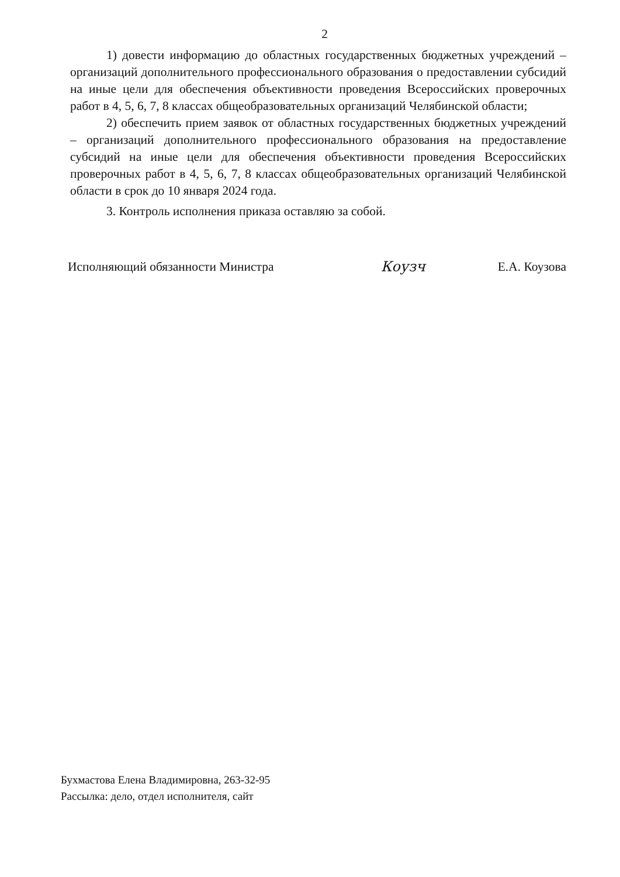2
1) довести информацию до областных государственных бюджетных учреждений – организаций дополнительного профессионального образования о предоставлении субсидий на иные цели для обеспечения объективности проведения Всероссийских проверочных работ в 4, 5, 6, 7, 8 классах общеобразовательных организаций Челябинской области;
2) обеспечить прием заявок от областных государственных бюджетных учреждений – организаций дополнительного профессионального образования на предоставление субсидий на иные цели для обеспечения объективности проведения Всероссийских проверочных работ в 4, 5, 6, 7, 8 классах общеобразовательных организаций Челябинской области в срок до 10 января 2024 года.
3. Контроль исполнения приказа оставляю за собой.
Исполняющий обязанности Министра
Коузч Е.А. Коузова
Бухмастова Елена Владимировна, 263-32-95
Рассылка: дело, отдел исполнителя, сайт